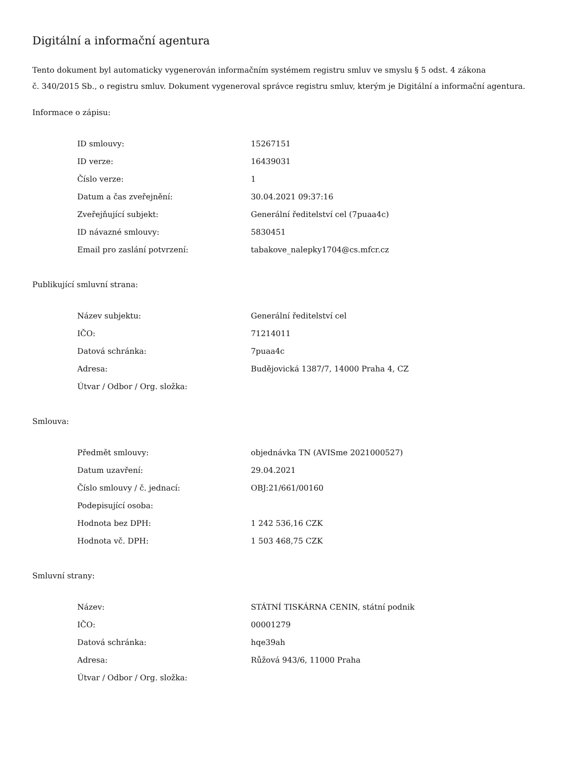Digitální a informační agentura
Tento dokument byl automaticky vygenerován informačním systémem registru smluv ve smyslu § 5 odst. 4 zákona
č. 340/2015 Sb., o registru smluv. Dokument vygeneroval správce registru smluv, kterým je Digitální a informační agentura.
Informace o zápisu:
| ID smlouvy: | 15267151 |
| ID verze: | 16439031 |
| Číslo verze: | 1 |
| Datum a čas zveřejnění: | 30.04.2021 09:37:16 |
| Zveřejňující subjekt: | Generální ředitelství cel (7puaa4c) |
| ID návazné smlouvy: | 5830451 |
| Email pro zaslání potvrzení: | tabakove_nalepky1704@cs.mfcr.cz |
Publikující smluvní strana:
| Název subjektu: | Generální ředitelství cel |
| IČO: | 71214011 |
| Datová schránka: | 7puaa4c |
| Adresa: | Budějovická 1387/7, 14000 Praha 4, CZ |
| Útvar / Odbor / Org. složka: | |
Smlouva:
| Předmět smlouvy: | objednávka TN (AVISme 2021000527) |
| Datum uzavření: | 29.04.2021 |
| Číslo smlouvy / č. jednací: | OBJ:21/661/00160 |
| Podepisující osoba: | |
| Hodnota bez DPH: | 1 242 536,16 CZK |
| Hodnota vč. DPH: | 1 503 468,75 CZK |
Smluvní strany:
| Název: | STÁTNÍ TISKÁRNA CENIN, státní podnik |
| IČO: | 00001279 |
| Datová schránka: | hqe39ah |
| Adresa: | Růžová 943/6, 11000 Praha |
| Útvar / Odbor / Org. složka: | |